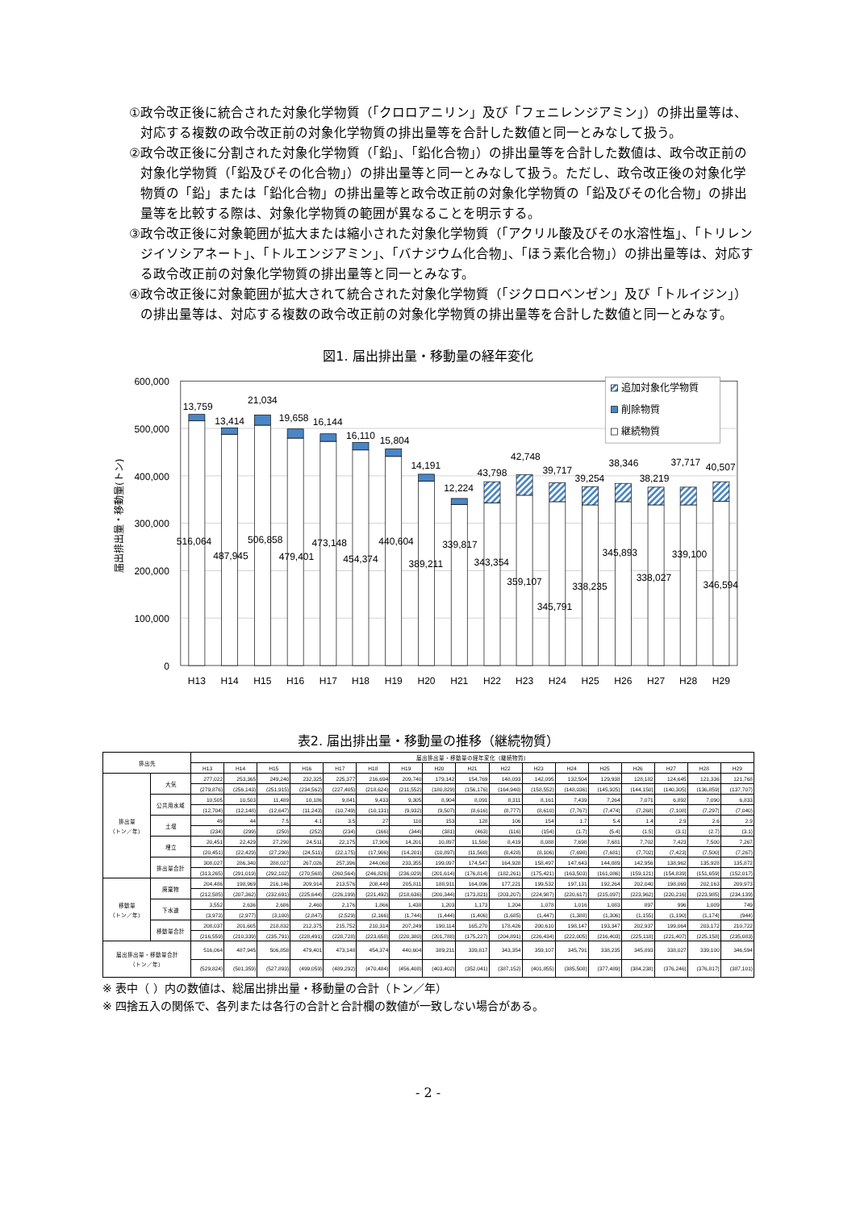①政令改正後に統合された対象化学物質（「クロロアニリン」及び「フェニレンジアミン」）の排出量等は、対応する複数の政令改正前の対象化学物質の排出量等を合計した数値と同一とみなして扱う。
②政令改正後に分割された対象化学物質（「鉛」、「鉛化合物」）の排出量等を合計した数値は、政令改正前の対象化学物質（「鉛及びその化合物」）の排出量等と同一とみなして扱う。ただし、政令改正後の対象化学物質の「鉛」または「鉛化合物」の排出量等と政令改正前の対象化学物質の「鉛及びその化合物」の排出量等を比較する際は、対象化学物質の範囲が異なることを明示する。
③政令改正後に対象範囲が拡大または縮小された対象化学物質（「アクリル酸及びその水溶性塩」、「トリレンジイソシアネート」、「トルエンジアミン」、「バナジウム化合物」、「ほう素化合物」）の排出量等は、対応する政令改正前の対象化学物質の排出量等と同一とみなす。
④政令改正後に対象範囲が拡大されて統合された対象化学物質（「ジクロロベンゼン」及び「トルイジン」）の排出量等は、対応する複数の政令改正前の対象化学物質の排出量等を合計した数値と同一とみなす。
図1. 届出排出量・移動量の経年変化
600,000
500,000
400,000
300,000
200,000
100,000
0
届出排出量・移動量(トン)
13,759
13,414
21,034
19,658
16,144
16,110
15,804
14,191
12,224
43,798
42,748
39,717
39,254
38,346
38,219
37,717
40,507
516,064
487,945
506,858
479,401
473,148
454,374
440,604
389,211
339,817
343,354
359,107
345,791
338,235
345,893
338,027
339,100
346,594
H13
H14
H15
H16
H17
H18
H19
H20
H21
H22
H23
H24
H25
H26
H27
H28
H29
追加対象化学物質
削除物質
継続物質
表2. 届出排出量・移動量の推移（継続物質）
| 排出先 | | 届出排出量・移動量の経年変化（継続物質） | | | | | | | | | | | | | | | | |
| --- | --- | --- | --- | --- | --- | --- | --- | --- | --- | --- | --- | --- | --- | --- | --- | --- | --- | --- |
| | | H13 | H14 | H15 | H16 | H17 | H18 | H19 | H20 | H21 | H22 | H23 | H24 | H25 | H26 | H27 | H28 | H29 |
| 排出量 （トン／年） | 大気 | 277,022 | 253,365 | 249,240 | 232,325 | 225,377 | 216,694 | 209,740 | 179,142 | 154,769 | 148,093 | 142,095 | 132,504 | 129,938 | 128,182 | 124,645 | 121,336 | 121,768 |
| | | (279,876) | (256,143) | (251,915) | (234,562) | (227,405) | (218,624) | (211,552) | (180,829) | (156,176) | (164,940) | (158,552) | (148,036) | (145,925) | (144,150) | (140,305) | (136,859) | (137,707) |
| | 公共用水域 | 10,505 | 10,503 | 11,489 | 10,186 | 9,841 | 9,433 | 9,305 | 8,904 | 8,091 | 8,311 | 8,161 | 7,439 | 7,264 | 7,071 | 6,892 | 7,090 | 6,833 |
| | | (12,704) | (12,148) | (12,647) | (11,243) | (10,749) | (10,131) | (9,932) | (9,507) | (8,616) | (8,777) | (8,610) | (7,767) | (7,474) | (7,268) | (7,108) | (7,297) | (7,040) |
| | 土壌 | 49 | 44 | 7.5 | 4.1 | 3.5 | 27 | 110 | 153 | 128 | 106 | 154 | 1.7 | 5.4 | 1.4 | 2.9 | 2.6 | 2.9 |
| | | (234) | (299) | (250) | (252) | (234) | (166) | (344) | (381) | (463) | (116) | (154) | (1.7) | (5.4) | (1.5) | (3.1) | (2.7) | (3.1) |
| | 埋立 | 20,451 | 22,429 | 27,290 | 24,511 | 22,175 | 17,906 | 14,201 | 10,897 | 11,560 | 8,419 | 8,088 | 7,698 | 7,681 | 7,702 | 7,423 | 7,500 | 7,267 |
| | | (20,451) | (22,429) | (27,290) | (24,511) | (22,175) | (17,906) | (14,201) | (10,897) | (11,560) | (8,428) | (8,106) | (7,698) | (7,681) | (7,702) | (7,423) | (7,500) | (7,267) |
| | 排出量合計 | 308,027 | 286,340 | 288,027 | 267,026 | 257,396 | 244,060 | 233,355 | 199,097 | 174,547 | 164,928 | 158,497 | 147,643 | 144,889 | 142,956 | 138,962 | 135,928 | 135,872 |
| | | (313,265) | (291,019) | (292,102) | (270,568) | (260,564) | (246,826) | (236,029) | (201,614) | (176,814) | (182,261) | (175,421) | (163,503) | (161,086) | (159,121) | (154,839) | (151,659) | (152,017) |
| 移動量 （トン／年） | 廃棄物 | 204,486 | 198,969 | 216,146 | 209,914 | 213,576 | 208,449 | 205,811 | 188,911 | 164,096 | 177,221 | 199,532 | 197,131 | 192,264 | 202,040 | 198,069 | 202,163 | 209,973 |
| | | (212,585) | (207,362) | (232,691) | (225,644) | (226,199) | (221,492) | (218,636) | (200,344) | (173,821) | (203,207) | (224,987) | (220,617) | (215,097) | (223,962) | (220,216) | (223,985) | (234,139) |
| | 下水道 | 3,552 | 2,636 | 2,686 | 2,460 | 2,176 | 1,866 | 1,438 | 1,203 | 1,173 | 1,204 | 1,078 | 1,016 | 1,083 | 897 | 996 | 1,009 | 749 |
| | | (3,973) | (2,977) | (3,100) | (2,847) | (2,529) | (2,166) | (1,744) | (1,444) | (1,406) | (1,685) | (1,447) | (1,388) | (1,306) | (1,155) | (1,190) | (1,174) | (944) |
| | 移動量合計 | 208,037 | 201,605 | 218,832 | 212,375 | 215,752 | 210,314 | 207,249 | 190,114 | 165,270 | 178,426 | 200,610 | 198,147 | 193,347 | 202,937 | 199,064 | 203,172 | 210,722 |
| | | (216,559) | (210,339) | (235,791) | (228,491) | (228,728) | (223,658) | (220,380) | (201,788) | (175,227) | (204,891) | (226,434) | (222,005) | (216,403) | (225,118) | (221,407) | (225,158) | (235,083) |
| 届出排出量・移動量合計 （トン／年） | | 516,064 | 487,945 | 506,858 | 479,401 | 473,148 | 454,374 | 440,604 | 389,211 | 339,817 | 343,354 | 359,107 | 345,791 | 338,235 | 345,893 | 338,027 | 339,100 | 346,594 |
| | | (529,824) | (501,359) | (527,893) | (499,059) | (489,292) | (470,484) | (456,408) | (403,402) | (352,041) | (387,152) | (401,855) | (385,508) | (377,489) | (384,238) | (376,246) | (376,817) | (387,101) |
※ 表中（ ）内の数値は、総届出排出量・移動量の合計（トン／年）
※ 四捨五入の関係で、各列または各行の合計と合計欄の数値が一致しない場合がある。
- 2 -